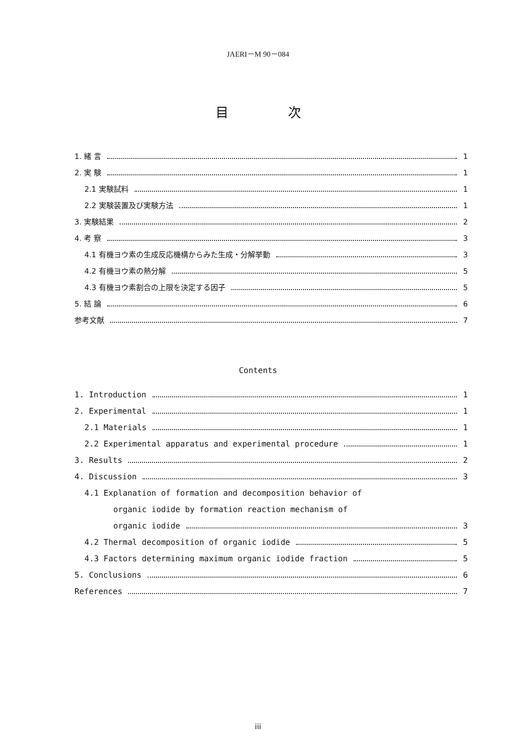JAERI－M 90－084
目次
1. 緒 言 1
2. 実 験 1
2.1 実験試料 1
2.2 実験装置及び実験方法 1
3. 実験結果 2
4. 考 察 3
4.1 有機ヨウ素の生成反応機構からみた生成・分解挙動 3
4.2 有機ヨウ素の熱分解 5
4.3 有機ヨウ素割合の上限を決定する因子 5
5. 結 論 6
参考文献 7
Contents
1. Introduction 1
2. Experimental 1
2.1 Materials 1
2.2 Experimental apparatus and experimental procedure 1
3. Results 2
4. Discussion 3
4.1 Explanation of formation and decomposition behavior of
organic iodide by formation reaction mechanism of
organic iodide 3
4.2 Thermal decomposition of organic iodide 5
4.3 Factors determining maximum organic iodide fraction 5
5. Conclusions 6
References 7
iii